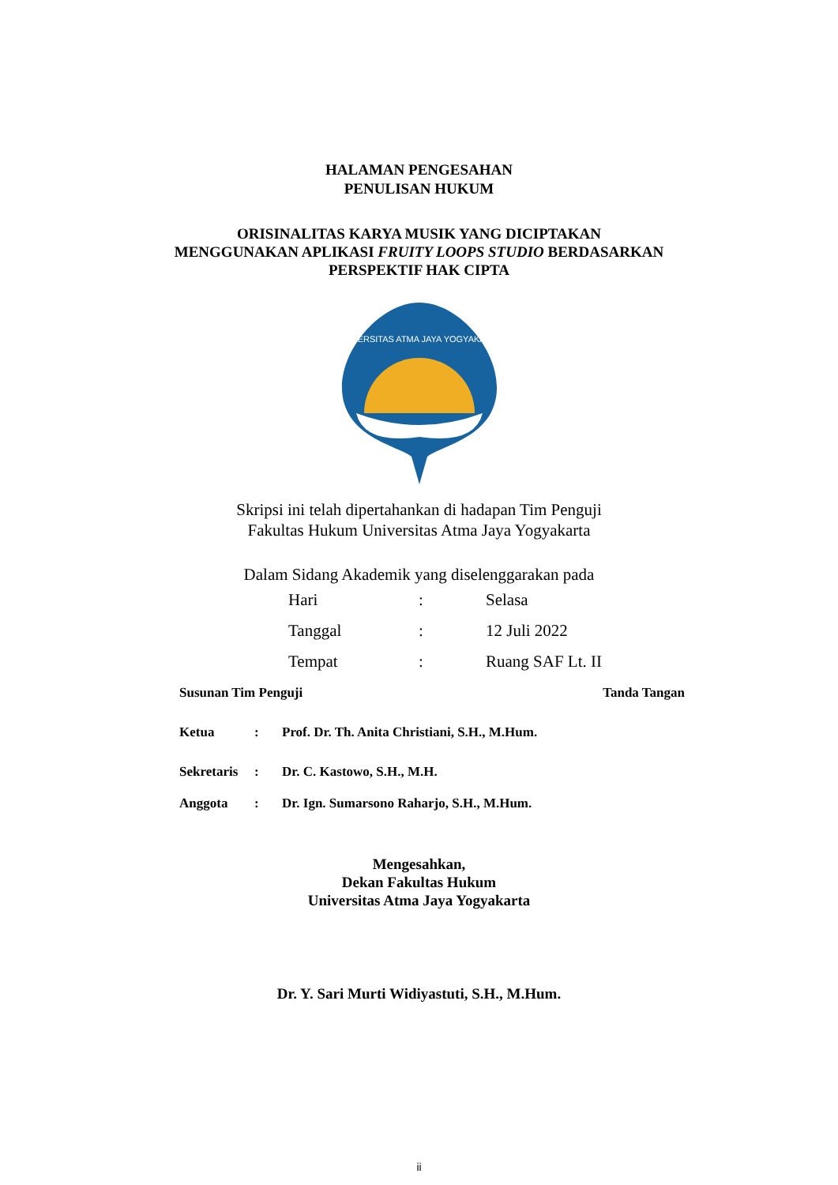HALAMAN PENGESAHAN
PENULISAN HUKUM
ORISINALITAS KARYA MUSIK YANG DICIPTAKAN
MENGGUNAKAN APLIKASI FRUITY LOOPS STUDIO BERDASARKAN
PERSPEKTIF HAK CIPTA
UNIVERSITAS ATMA JAYA YOGYAKARTA
Skripsi ini telah dipertahankan di hadapan Tim Penguji
Fakultas Hukum Universitas Atma Jaya Yogyakarta
Dalam Sidang Akademik yang diselenggarakan pada
| Hari | : | Selasa |
| Tanggal | : | 12 Juli 2022 |
| Tempat | : | Ruang SAF Lt. II |
| Susunan Tim Penguji | | | Tanda Tangan |
| Ketua | : | Prof. Dr. Th. Anita Christiani, S.H., M.Hum. | |
| Sekretaris | : | Dr. C. Kastowo, S.H., M.H. | |
| Anggota | : | Dr. Ign. Sumarsono Raharjo, S.H., M.Hum. | |
Mengesahkan,
Dekan Fakultas Hukum
Universitas Atma Jaya Yogyakarta
Dr. Y. Sari Murti Widiyastuti, S.H., M.Hum.
ii